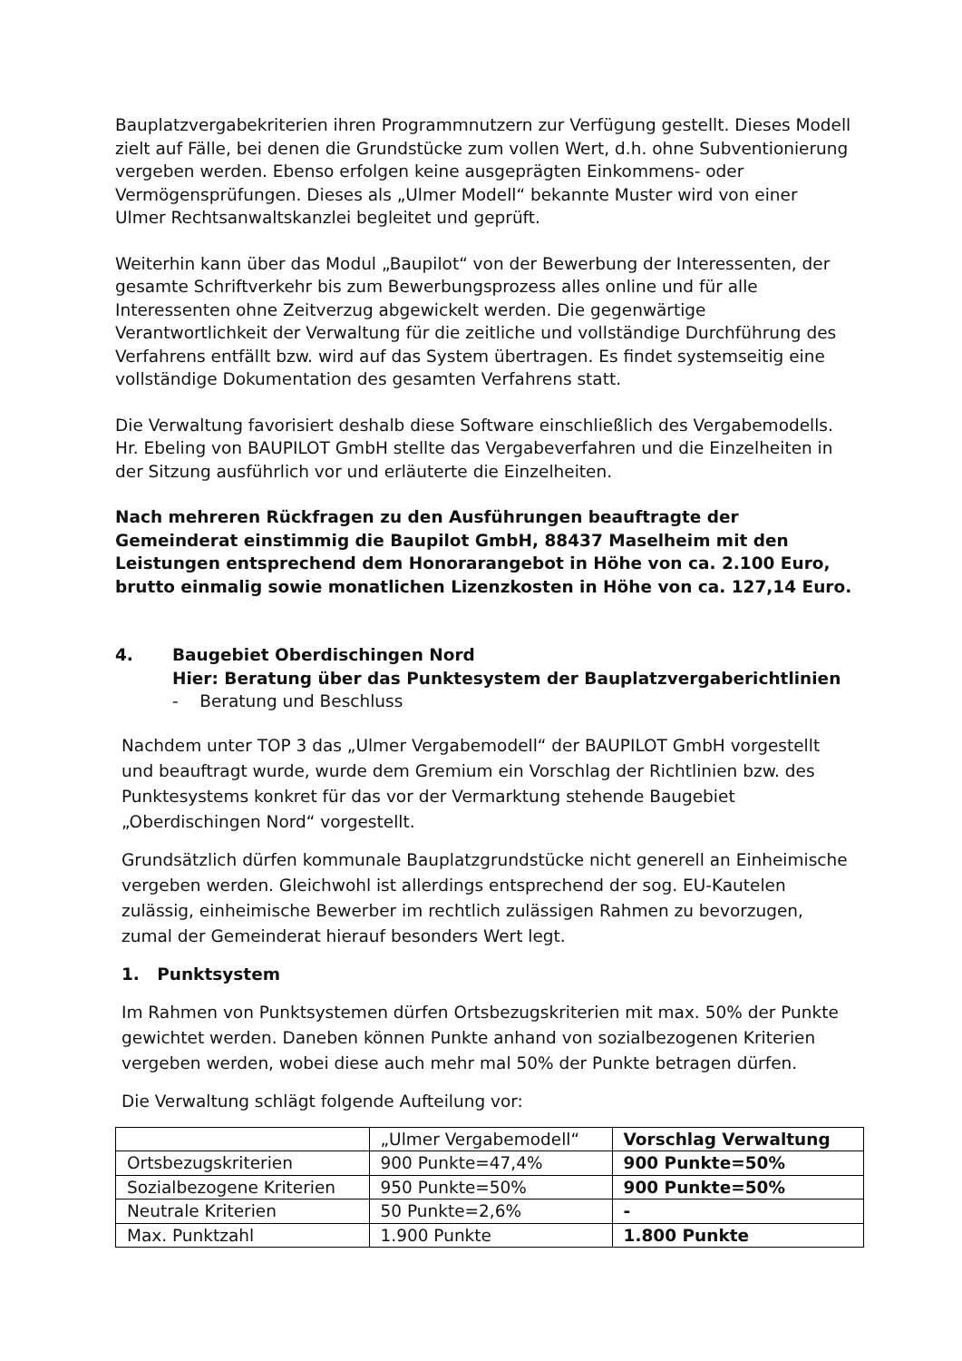Bauplatzvergabekriterien ihren Programmnutzern zur Verfügung gestellt. Dieses Modell zielt auf Fälle, bei denen die Grundstücke zum vollen Wert, d.h. ohne Subventionierung vergeben werden. Ebenso erfolgen keine ausgeprägten Einkommens- oder Vermögensprüfungen. Dieses als „Ulmer Modell“ bekannte Muster wird von einer Ulmer Rechtsanwaltskanzlei begleitet und geprüft.
Weiterhin kann über das Modul „Baupilot“ von der Bewerbung der Interessenten, der gesamte Schriftverkehr bis zum Bewerbungsprozess alles online und für alle Interessenten ohne Zeitverzug abgewickelt werden. Die gegenwärtige Verantwortlichkeit der Verwaltung für die zeitliche und vollständige Durchführung des Verfahrens entfällt bzw. wird auf das System übertragen. Es findet systemseitig eine vollständige Dokumentation des gesamten Verfahrens statt.
Die Verwaltung favorisiert deshalb diese Software einschließlich des Vergabemodells. Hr. Ebeling von BAUPILOT GmbH stellte das Vergabeverfahren und die Einzelheiten in der Sitzung ausführlich vor und erläuterte die Einzelheiten.
Nach mehreren Rückfragen zu den Ausführungen beauftragte der Gemeinderat einstimmig die Baupilot GmbH, 88437 Maselheim mit den Leistungen entsprechend dem Honorarangebot in Höhe von ca. 2.100 Euro, brutto einmalig sowie monatlichen Lizenzkosten in Höhe von ca. 127,14 Euro.
4. Baugebiet Oberdischingen Nord
Hier: Beratung über das Punktesystem der Bauplatzvergaberichtlinien
- Beratung und Beschluss
Nachdem unter TOP 3 das „Ulmer Vergabemodell“ der BAUPILOT GmbH vorgestellt und beauftragt wurde, wurde dem Gremium ein Vorschlag der Richtlinien bzw. des Punktesystems konkret für das vor der Vermarktung stehende Baugebiet „Oberdischingen Nord“ vorgestellt.
Grundsätzlich dürfen kommunale Bauplatzgrundstücke nicht generell an Einheimische vergeben werden. Gleichwohl ist allerdings entsprechend der sog. EU-Kautelen zulässig, einheimische Bewerber im rechtlich zulässigen Rahmen zu bevorzugen, zumal der Gemeinderat hierauf besonders Wert legt.
1. Punktsystem
Im Rahmen von Punktsystemen dürfen Ortsbezugskriterien mit max. 50% der Punkte gewichtet werden. Daneben können Punkte anhand von sozialbezogenen Kriterien vergeben werden, wobei diese auch mehr mal 50% der Punkte betragen dürfen.
Die Verwaltung schlägt folgende Aufteilung vor:
| | „Ulmer Vergabemodell“ | Vorschlag Verwaltung |
| Ortsbezugskriterien | 900 Punkte=47,4% | 900 Punkte=50% |
| Sozialbezogene Kriterien | 950 Punkte=50% | 900 Punkte=50% |
| Neutrale Kriterien | 50 Punkte=2,6% | - |
| Max. Punktzahl | 1.900 Punkte | 1.800 Punkte |